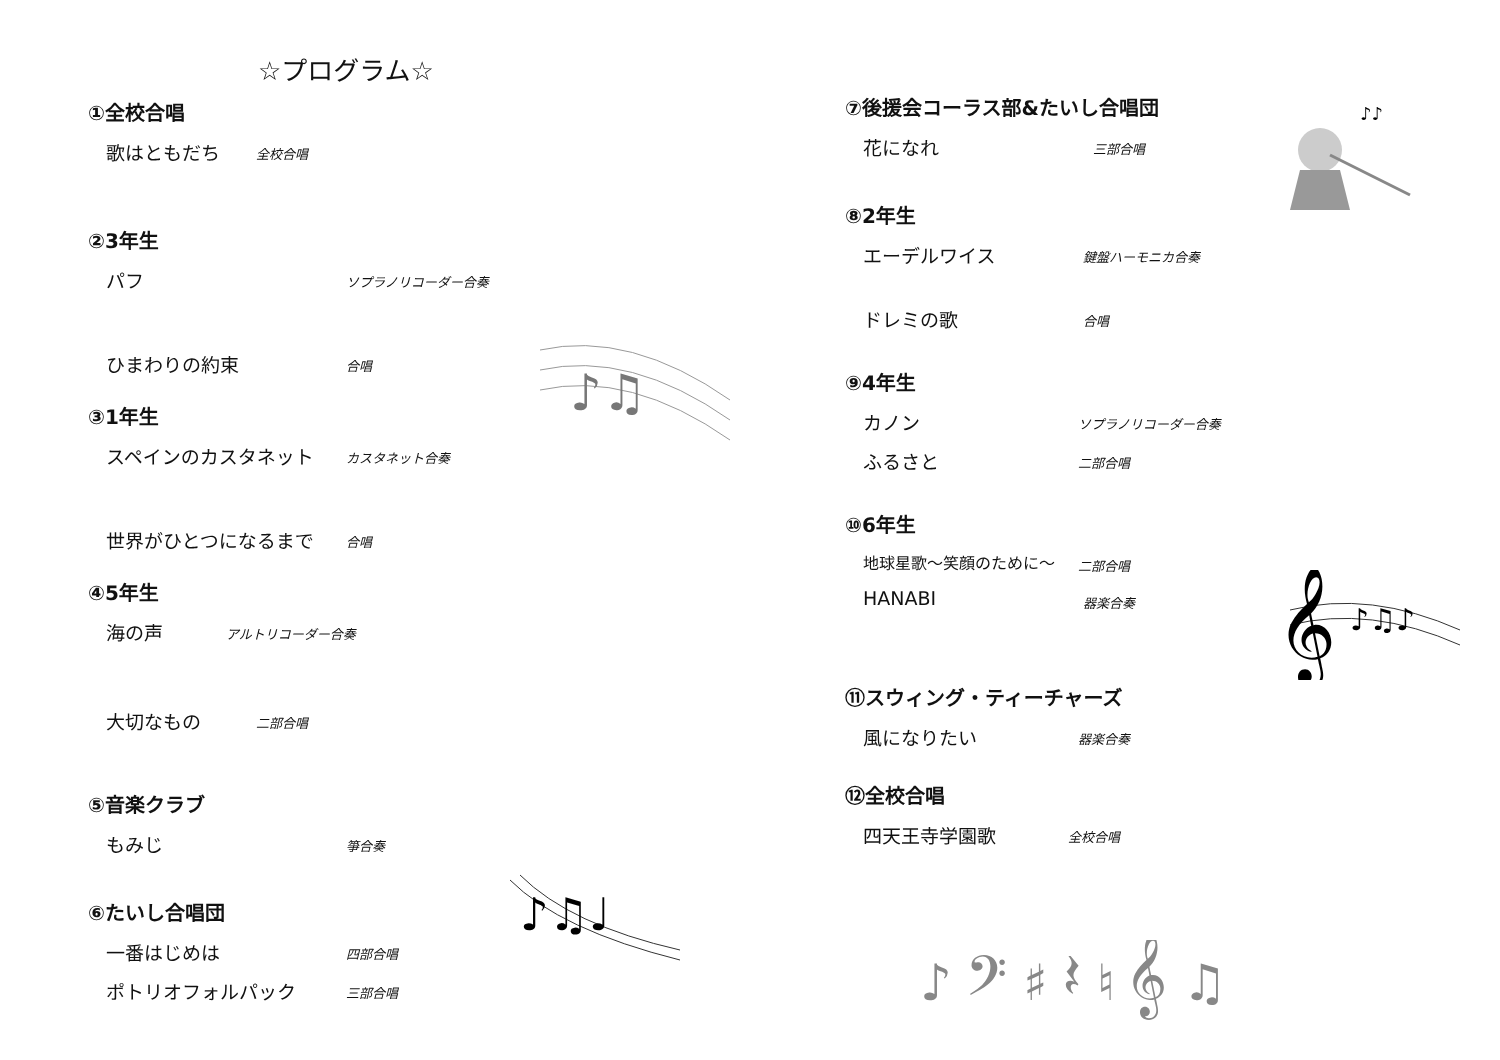☆プログラム☆
①全校合唱
歌はともだち 全校合唱
②3年生
パフ ソプラノリコーダー合奏
ひまわりの約束 合唱
③1年生
スペインのカスタネット カスタネット合奏
世界がひとつになるまで 合唱
④5年生
海の声 アルトリコーダー合奏
大切なもの 二部合唱
⑤音楽クラブ
もみじ 箏合奏
⑥たいし合唱団
一番はじめは 四部合唱
ポトリオフォルパック 三部合唱
♪♫
♪♫♩
⑦後援会コーラス部&たいし合唱団
花になれ 三部合唱
⑧2年生
エーデルワイス 鍵盤ハーモニカ合奏
ドレミの歌 合唱
⑨4年生
カノン ソプラノリコーダー合奏
ふるさと 二部合唱
⑩6年生
地球星歌〜笑顔のために〜 二部合唱
HANABI 器楽合奏
⑪スウィング・ティーチャーズ
風になりたい 器楽合奏
⑫全校合唱
四天王寺学園歌 全校合唱
♪♪
𝄞
♪♫♪
♪ 𝄢 ♯ 𝄽 ♮ 𝄞 ♫